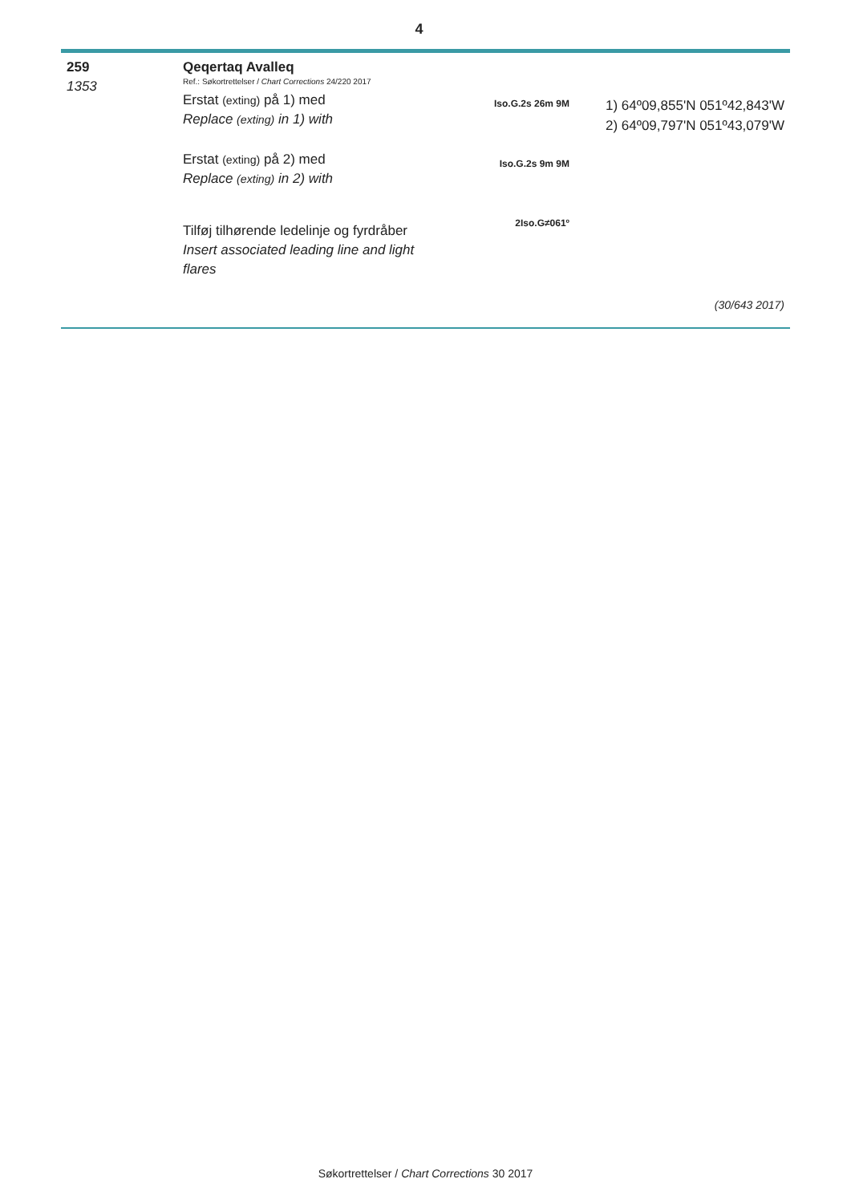4
259
1353
Qeqertaq Avalleq
Ref.: Søkortrettelser / Chart Corrections 24/220 2017
Erstat (exting) på 1) med
Replace (exting) in 1) with
Erstat (exting) på 2) med
Replace (exting) in 2) with
Tilføj tilhørende ledelinje og fyrdråber
Insert associated leading line and light flares
Iso.G.2s 26m 9M
Iso.G.2s 9m 9M
2Iso.G≠061º
1) 64º09,855'N 051º42,843'W
2) 64º09,797'N 051º43,079'W
(30/643 2017)
Søkortrettelser / Chart Corrections 30 2017